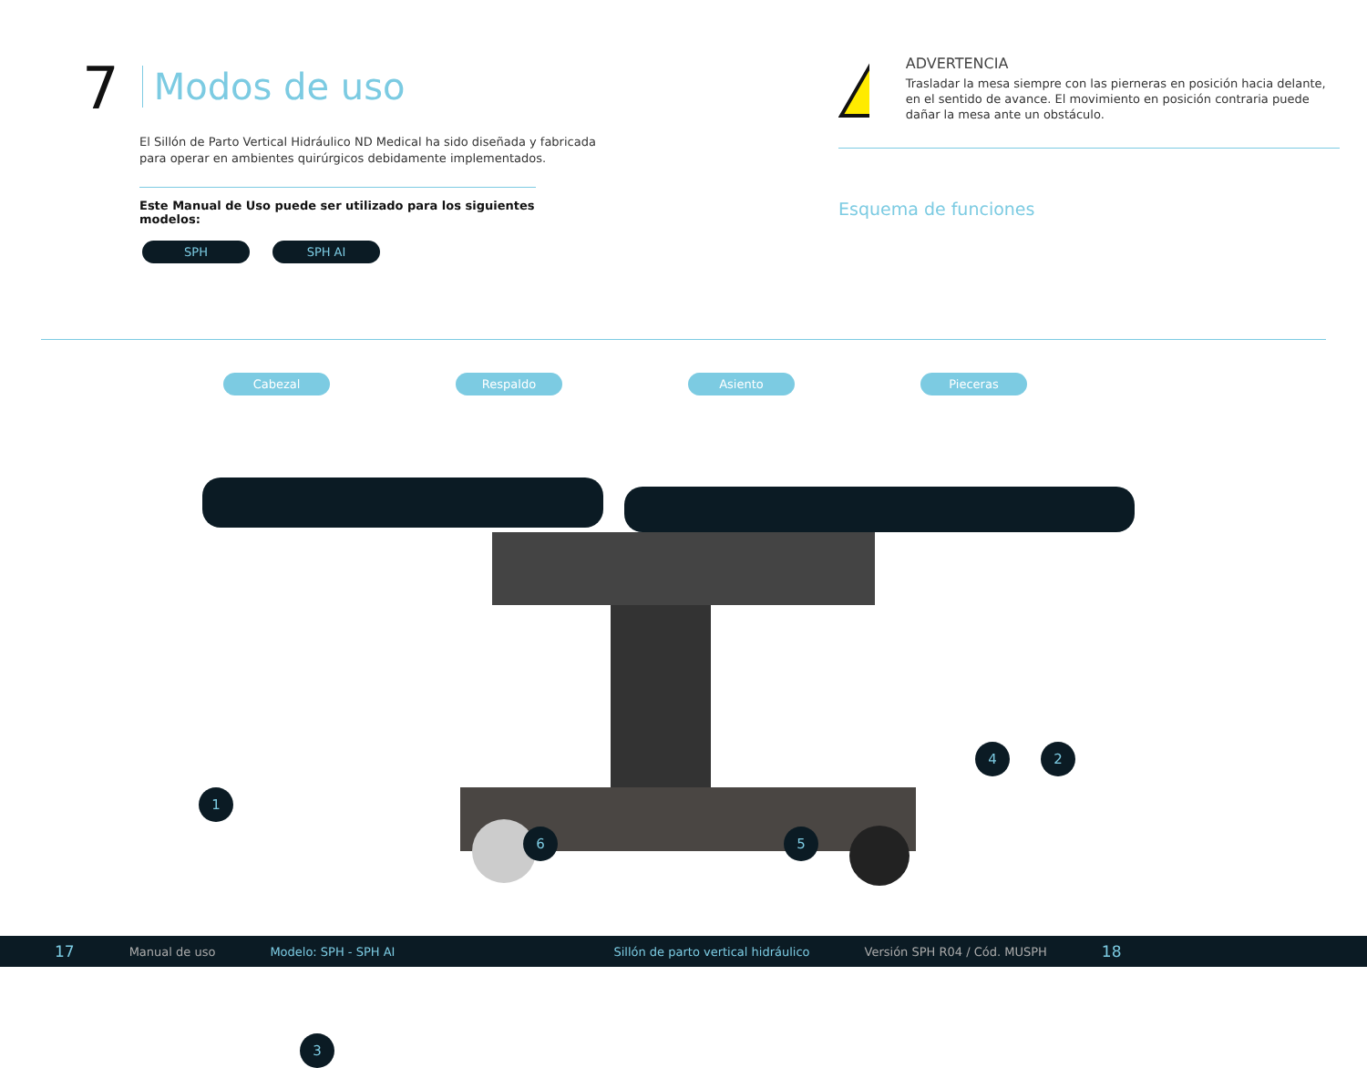7 Modos de uso
El Sillón de Parto Vertical Hidráulico ND Medical ha sido diseñada y fabricada para operar en ambientes quirúrgicos debidamente implementados.
Este Manual de Uso puede ser utilizado para los siguientes modelos:
SPH SPH AI
!
ADVERTENCIA
Trasladar la mesa siempre con las pierneras en posición hacia delante, en el sentido de avance. El movimiento en posición contraria puede dañar la mesa ante un obstáculo.
Esquema de funciones
Cabezal Respaldo Asiento Pieceras
1
2
3
4
5
6
17 Manual de uso Modelo: SPH - SPH AI Sillón de parto vertical hidráulico Versión SPH R04 / Cód. MUSPH 18